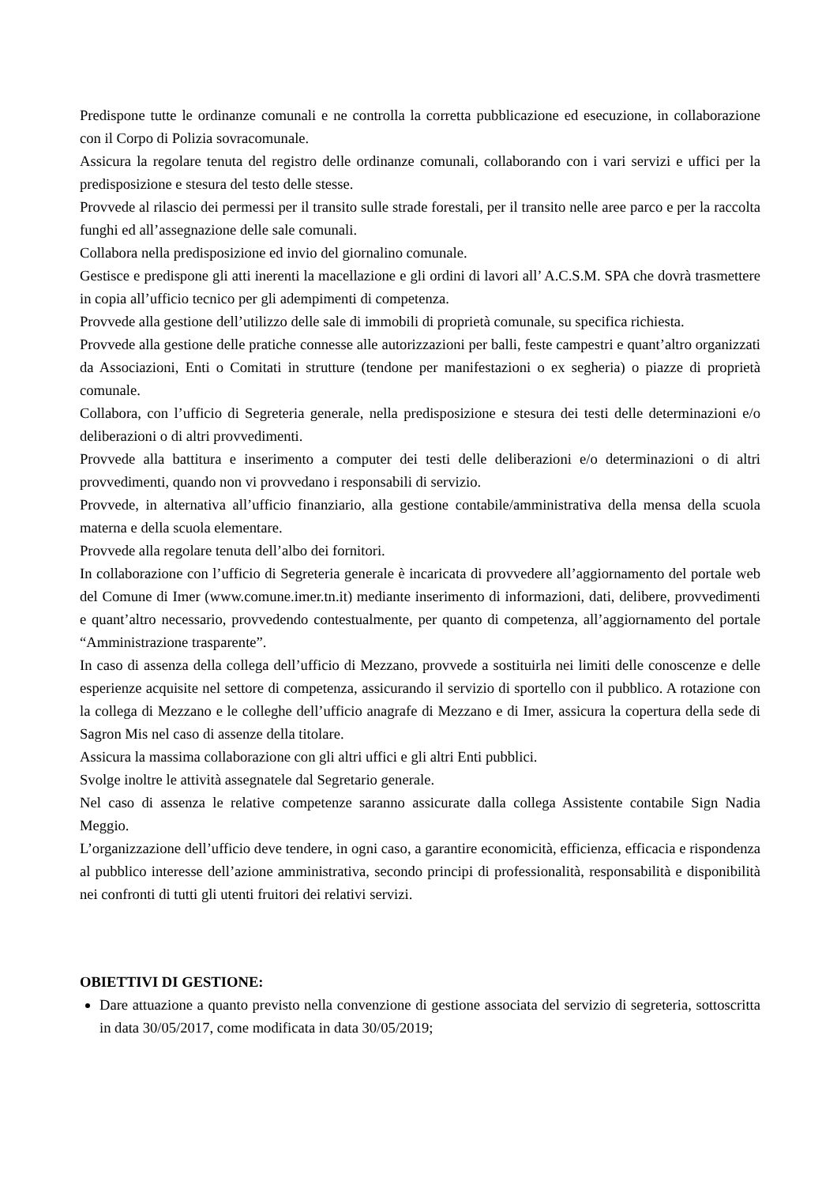Predispone tutte le ordinanze comunali e ne controlla la corretta pubblicazione ed esecuzione, in collaborazione con il Corpo di Polizia sovracomunale.
Assicura la regolare tenuta del registro delle ordinanze comunali, collaborando con i vari servizi e uffici per la predisposizione e stesura del testo delle stesse.
Provvede al rilascio dei permessi per il transito sulle strade forestali, per il transito nelle aree parco e per la raccolta funghi ed all’assegnazione delle sale comunali.
Collabora nella predisposizione ed invio del giornalino comunale.
Gestisce e predispone gli atti inerenti la macellazione e gli ordini di lavori all’ A.C.S.M. SPA che dovrà trasmettere in copia all’ufficio tecnico per gli adempimenti di competenza.
Provvede alla gestione dell’utilizzo delle sale di immobili di proprietà comunale, su specifica richiesta.
Provvede alla gestione delle pratiche connesse alle autorizzazioni per balli, feste campestri e quant’altro organizzati da Associazioni, Enti o Comitati in strutture (tendone per manifestazioni o ex segheria) o piazze di proprietà comunale.
Collabora, con l’ufficio di Segreteria generale, nella predisposizione e stesura dei testi delle determinazioni e/o deliberazioni o di altri provvedimenti.
Provvede alla battitura e inserimento a computer dei testi delle deliberazioni e/o determinazioni o di altri provvedimenti, quando non vi provvedano i responsabili di servizio.
Provvede, in alternativa all’ufficio finanziario, alla gestione contabile/amministrativa della mensa della scuola materna e della scuola elementare.
Provvede alla regolare tenuta dell’albo dei fornitori.
In collaborazione con l’ufficio di Segreteria generale è incaricata di provvedere all’aggiornamento del portale web del Comune di Imer (www.comune.imer.tn.it) mediante inserimento di informazioni, dati, delibere, provvedimenti e quant’altro necessario, provvedendo contestualmente, per quanto di competenza, all’aggiornamento del portale “Amministrazione trasparente”.
In caso di assenza della collega dell’ufficio di Mezzano, provvede a sostituirla nei limiti delle conoscenze e delle esperienze acquisite nel settore di competenza, assicurando il servizio di sportello con il pubblico. A rotazione con la collega di Mezzano e le colleghe dell’ufficio anagrafe di Mezzano e di Imer, assicura la copertura della sede di Sagron Mis nel caso di assenze della titolare.
Assicura la massima collaborazione con gli altri uffici e gli altri Enti pubblici.
Svolge inoltre le attività assegnatele dal Segretario generale.
Nel caso di assenza le relative competenze saranno assicurate dalla collega Assistente contabile Sign Nadia Meggio.
L’organizzazione dell’ufficio deve tendere, in ogni caso, a garantire economicità, efficienza, efficacia e rispondenza al pubblico interesse dell’azione amministrativa, secondo principi di professionalità, responsabilità e disponibilità nei confronti di tutti gli utenti fruitori dei relativi servizi.
OBIETTIVI DI GESTIONE:
Dare attuazione a quanto previsto nella convenzione di gestione associata del servizio di segreteria, sottoscritta in data 30/05/2017, come modificata in data 30/05/2019;